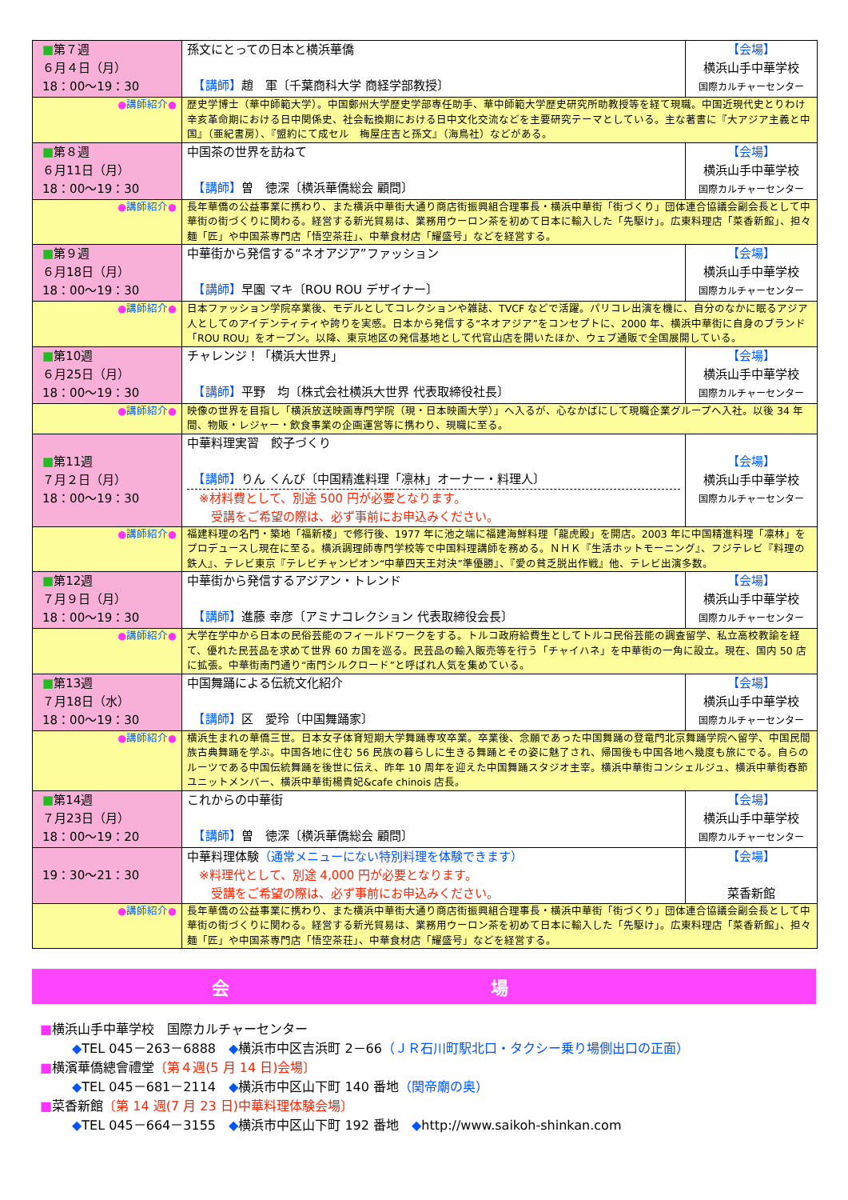| ■ 第７週 ６月４日（月） 18：00～19：30 | 孫文にとっての日本と横浜華僑 【講師】 趙 軍〔千葉商科大学 商経学部教授〕 | 【会場】 横浜山手中華学校 国際カルチャーセンター |
| ● 講師紹介 ● | 歴史学博士（華中師範大学）。中国鄭州大学歴史学部専任助手、華中師範大学歴史研究所助教授等を経て現職。中国近現代史とりわけ辛亥革命期における日中関係史、社会転換期における日中文化交流などを主要研究テーマとしている。主な著書に『大アジア主義と中国』（亜紀書房）、『盟約にて成セル 梅屋庄吉と孫文』（海鳥社）などがある。 | |
| ■ 第８週 ６月11日（月） 18：00～19：30 | 中国茶の世界を訪ねて 【講師】 曽 徳深〔横浜華僑総会 顧問〕 | 【会場】 横浜山手中華学校 国際カルチャーセンター |
| ● 講師紹介 ● | 長年華僑の公益事業に携わり、また横浜中華街大通り商店街振興組合理事長・横浜中華街「街づくり」団体連合協議会副会長として中華街の街づくりに関わる。経営する新光貿易は、業務用ウーロン茶を初めて日本に輸入した「先駆け」。広東料理店「菜香新館」、担々麺「匠」や中国茶専門店「悟空茶荘」、中華食材店「耀盛号」などを経営する。 | |
| ■ 第９週 ６月18日（月） 18：00～19：30 | 中華街から発信する“ネオアジア”ファッション 【講師】 早園 マキ〔ROU ROU デザイナー〕 | 【会場】 横浜山手中華学校 国際カルチャーセンター |
| ● 講師紹介 ● | 日本ファッション学院卒業後、モデルとしてコレクションや雑誌、TVCF などで活躍。パリコレ出演を機に、自分のなかに眠るアジア人としてのアイデンティティや誇りを実感。日本から発信する“ネオアジア”をコンセプトに、2000 年、横浜中華街に自身のブランド「ROU ROU」をオープン。以降、東京地区の発信基地として代官山店を開いたほか、ウェブ通販で全国展開している。 | |
| ■ 第10週 ６月25日（月） 18：00～19：30 | チャレンジ！「横浜大世界」 【講師】 平野 均〔株式会社横浜大世界 代表取締役社長〕 | 【会場】 横浜山手中華学校 国際カルチャーセンター |
| ● 講師紹介 ● | 映像の世界を目指し「横浜放送映画専門学院（現・日本映画大学）」へ入るが、心なかばにして現職企業グループへ入社。以後 34 年間、物販・レジャー・飲食事業の企画運営等に携わり、現職に至る。 | |
| ■ 第11週 ７月２日（月） 18：00～19：30 | 中華料理実習 餃子づくり 【講師】 りん くんび〔中国精進料理「凛林」オーナー・料理人〕 ※材料費として、別途 500 円が必要となります。 受講をご希望の際は、必ず事前にお申込みください。 | 【会場】 横浜山手中華学校 国際カルチャーセンター |
| ● 講師紹介 ● | 福建料理の名門・築地「福新楼」で修行後、1977 年に池之端に福建海鮮料理「龍虎殿」を開店。2003 年に中国精進料理「凛林」をプロデュースし現在に至る。横浜調理師専門学校等で中国料理講師を務める。ＮＨＫ『生活ホットモーニング』、フジテレビ『料理の鉄人』、テレビ東京『テレビチャンピオン“中華四天王対決”準優勝』、『愛の貧乏脱出作戦』他、テレビ出演多数。 | |
| ■ 第12週 ７月９日（月） 18：00～19：30 | 中華街から発信するアジアン・トレンド 【講師】 進藤 幸彦〔アミナコレクション 代表取締役会長〕 | 【会場】 横浜山手中華学校 国際カルチャーセンター |
| ● 講師紹介 ● | 大学在学中から日本の民俗芸能のフィールドワークをする。トルコ政府給費生としてトルコ民俗芸能の調査留学、私立高校教諭を経て、優れた民芸品を求めて世界 60 カ国を巡る。民芸品の輸入販売等を行う「チャイハネ」を中華街の一角に設立。現在、国内 50 店に拡張。中華街南門通り“南門シルクロード”と呼ばれ人気を集めている。 | |
| ■ 第13週 ７月18日（水） 18：00～19：30 | 中国舞踊による伝統文化紹介 【講師】 区 愛玲〔中国舞踊家〕 | 【会場】 横浜山手中華学校 国際カルチャーセンター |
| ● 講師紹介 ● | 横浜生まれの華僑三世。日本女子体育短期大学舞踊専攻卒業。卒業後、念願であった中国舞踊の登竜門北京舞踊学院へ留学、中国民間族古典舞踊を学ぶ。中国各地に住む 56 民族の暮らしに生きる舞踊とその姿に魅了され、帰国後も中国各地へ幾度も旅にでる。自らのルーツである中国伝統舞踊を後世に伝え、昨年 10 周年を迎えた中国舞踊スタジオ主宰。横浜中華街コンシェルジュ、横浜中華街春節ユニットメンバー、横浜中華街楊貴妃&cafe chinois 店長。 | |
| ■ 第14週 ７月23日（月） 18：00～19：20 | これからの中華街 【講師】 曽 徳深〔横浜華僑総会 顧問〕 | 【会場】 横浜山手中華学校 国際カルチャーセンター |
| 19：30～21：30 | 中華料理体験 （通常メニューにない特別料理を体験できます） ※料理代として、別途 4,000 円が必要となります。 受講をご希望の際は、必ず事前にお申込みください。 | 【会場】 菜香新館 |
| ● 講師紹介 ● | 長年華僑の公益事業に携わり、また横浜中華街大通り商店街振興組合理事長・横浜中華街「街づくり」団体連合協議会副会長として中華街の街づくりに関わる。経営する新光貿易は、業務用ウーロン茶を初めて日本に輸入した「先駆け」。広東料理店「菜香新館」、担々麺「匠」や中国茶専門店「悟空茶荘」、中華食材店「耀盛号」などを経営する。 | |
会 場
■横浜山手中華学校　国際カルチャーセンター
◆TEL 045－263－6888　◆横浜市中区吉浜町 2－66（ＪＲ石川町駅北口・タクシー乗り場側出口の正面）
■横濱華僑總會禮堂〔第４週(5 月 14 日)会場〕
◆TEL 045－681－2114　◆横浜市中区山下町 140 番地（関帝廟の奥）
■菜香新館〔第 14 週(7 月 23 日)中華料理体験会場〕
◆TEL 045－664－3155　◆横浜市中区山下町 192 番地　◆http://www.saikoh-shinkan.com